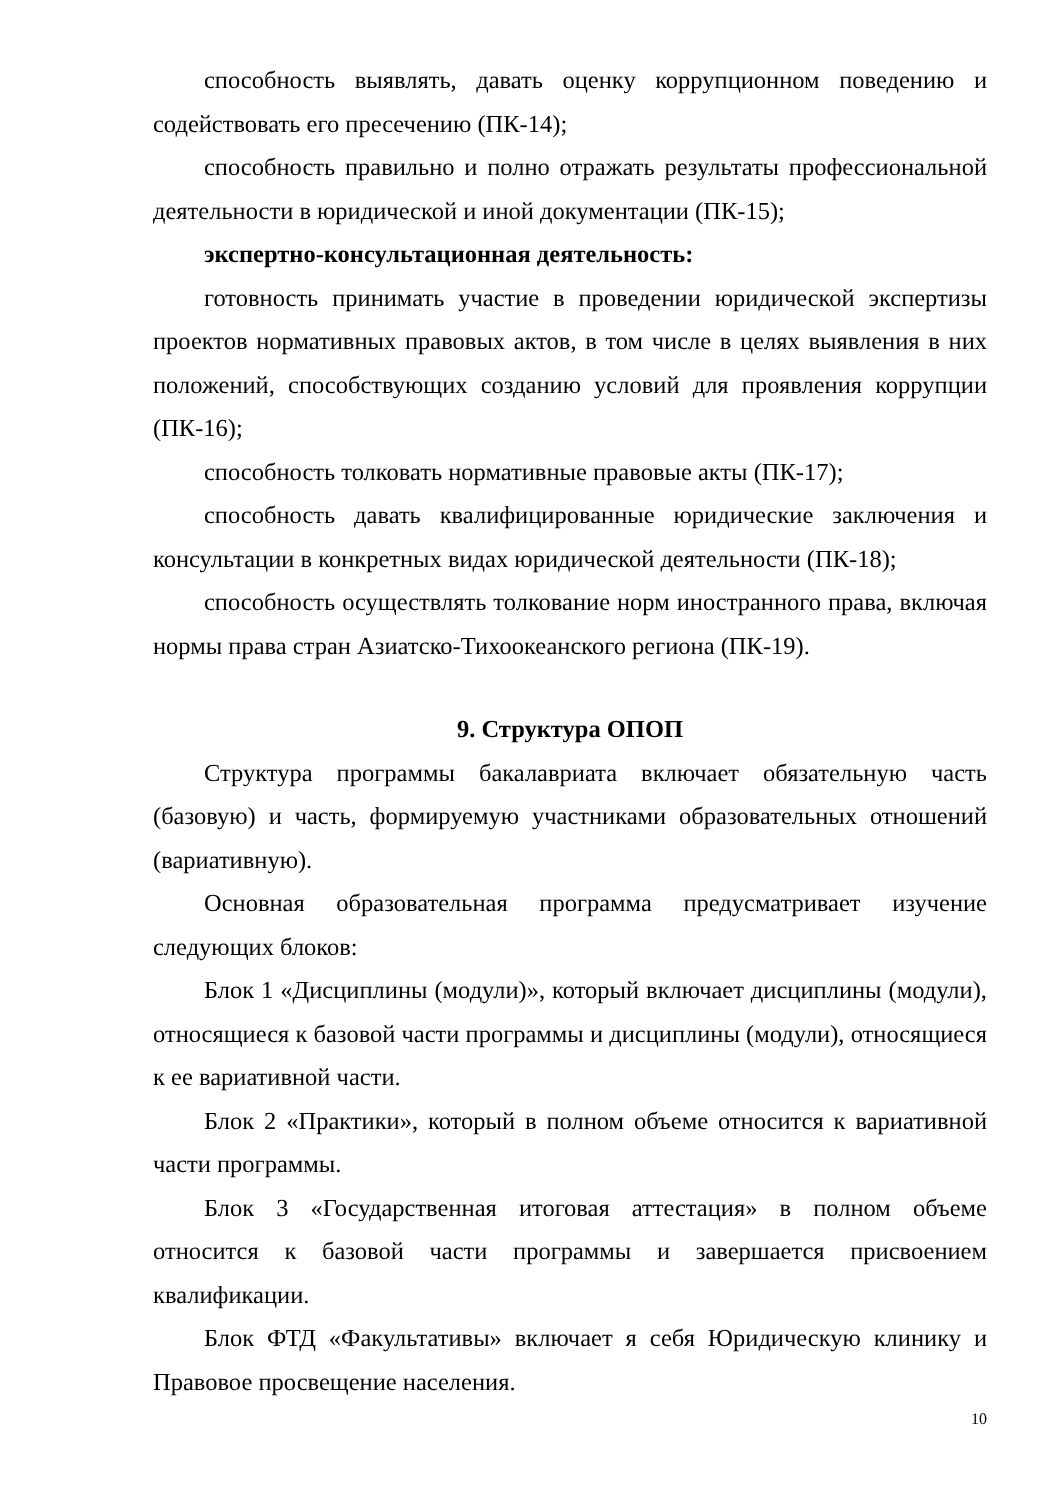способность выявлять, давать оценку коррупционном поведению и содействовать его пресечению (ПК-14);
способность правильно и полно отражать результаты профессиональной деятельности в юридической и иной документации (ПК-15);
экспертно-консультационная деятельность:
готовность принимать участие в проведении юридической экспертизы проектов нормативных правовых актов, в том числе в целях выявления в них положений, способствующих созданию условий для проявления коррупции (ПК-16);
способность толковать нормативные правовые акты (ПК-17);
способность давать квалифицированные юридические заключения и консультации в конкретных видах юридической деятельности (ПК-18);
способность осуществлять толкование норм иностранного права, включая нормы права стран Азиатско-Тихоокеанского региона (ПК-19).
9. Структура ОПОП
Структура программы бакалавриата включает обязательную часть (базовую) и часть, формируемую участниками образовательных отношений (вариативную).
Основная образовательная программа предусматривает изучение следующих блоков:
Блок 1 «Дисциплины (модули)», который включает дисциплины (модули), относящиеся к базовой части программы и дисциплины (модули), относящиеся к ее вариативной части.
Блок 2 «Практики», который в полном объеме относится к вариативной части программы.
Блок 3 «Государственная итоговая аттестация» в полном объеме относится к базовой части программы и завершается присвоением квалификации.
Блок ФТД «Факультативы» включает я себя Юридическую клинику и Правовое просвещение населения.
10